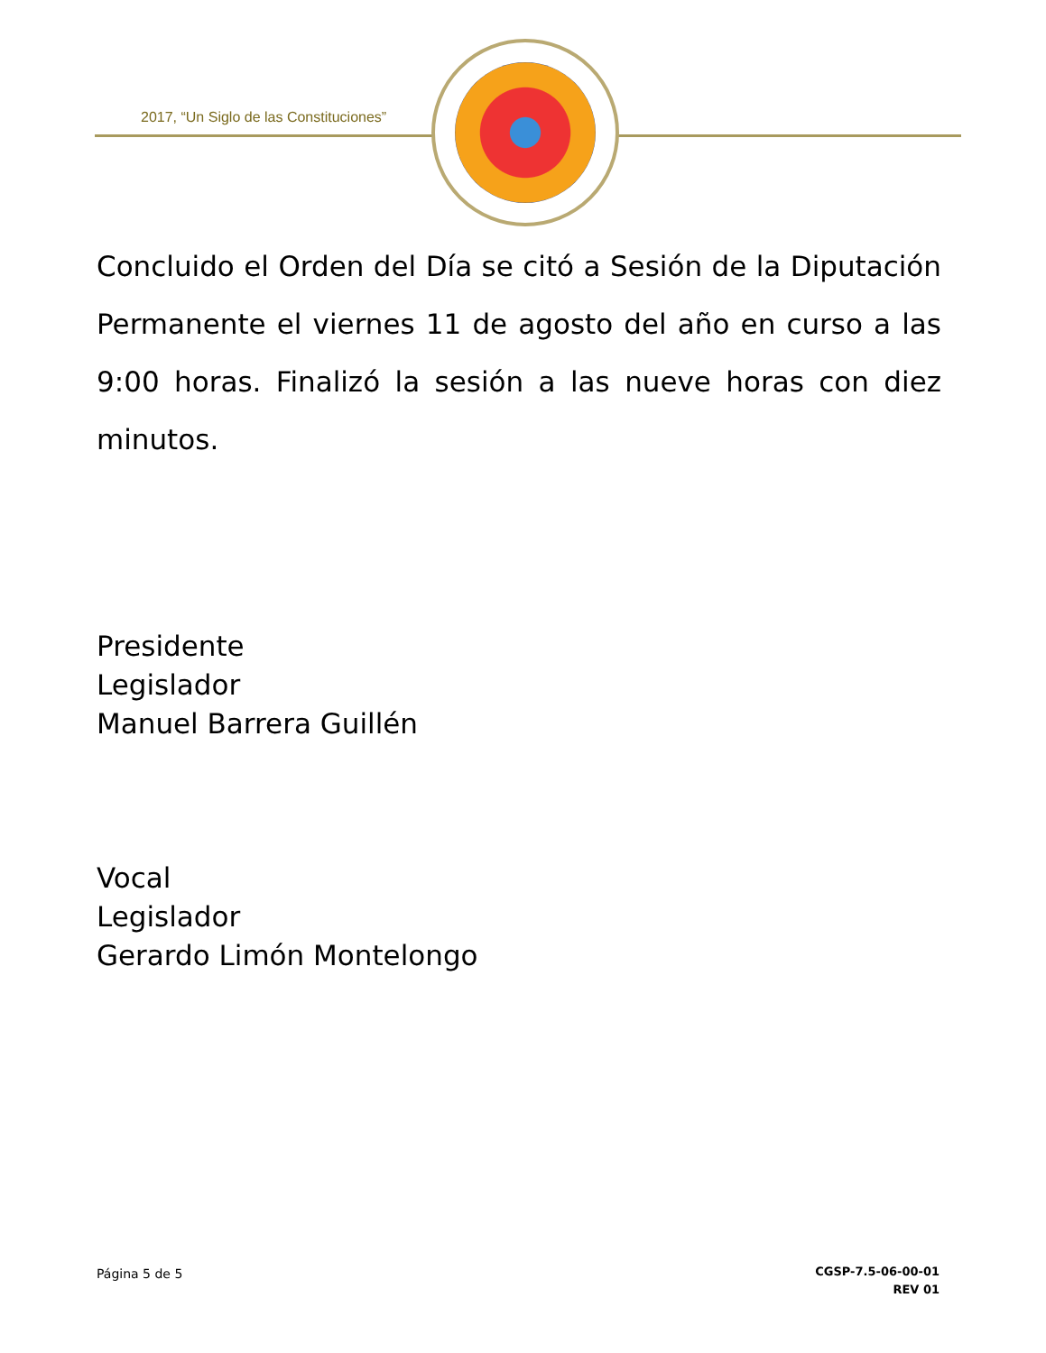2017, “Un Siglo de las Constituciones”
Concluido el Orden del Día se citó a Sesión de la Diputación Permanente el viernes 11 de agosto del año en curso a las 9:00 horas. Finalizó la sesión a las nueve horas con diez minutos.
Presidente
Legislador
Manuel Barrera Guillén
Vocal
Legislador
Gerardo Limón Montelongo
Página 5 de 5
CGSP-7.5-06-00-01
REV 01